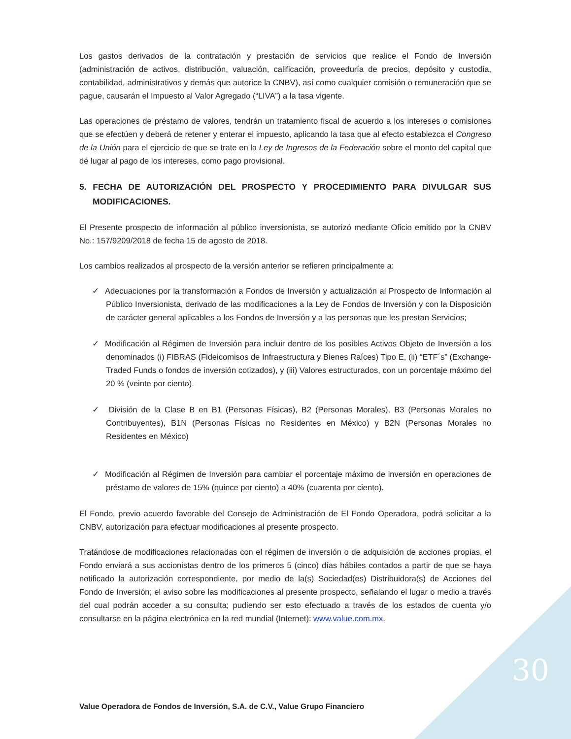Los gastos derivados de la contratación y prestación de servicios que realice el Fondo de Inversión (administración de activos, distribución, valuación, calificación, proveeduría de precios, depósito y custodia, contabilidad, administrativos y demás que autorice la CNBV), así como cualquier comisión o remuneración que se pague, causarán el Impuesto al Valor Agregado (“LIVA”) a la tasa vigente.
Las operaciones de préstamo de valores, tendrán un tratamiento fiscal de acuerdo a los intereses o comisiones que se efectúen y deberá de retener y enterar el impuesto, aplicando la tasa que al efecto establezca el Congreso de la Unión para el ejercicio de que se trate en la Ley de Ingresos de la Federación sobre el monto del capital que dé lugar al pago de los intereses, como pago provisional.
5. FECHA DE AUTORIZACIÓN DEL PROSPECTO Y PROCEDIMIENTO PARA DIVULGAR SUS MODIFICACIONES.
El Presente prospecto de información al público inversionista, se autorizó mediante Oficio emitido por la CNBV No.: 157/9209/2018 de fecha 15 de agosto de 2018.
Los cambios realizados al prospecto de la versión anterior se refieren principalmente a:
✓ Adecuaciones por la transformación a Fondos de Inversión y actualización al Prospecto de Información al Público Inversionista, derivado de las modificaciones a la Ley de Fondos de Inversión y con la Disposición de carácter general aplicables a los Fondos de Inversión y a las personas que les prestan Servicios;
✓ Modificación al Régimen de Inversión para incluir dentro de los posibles Activos Objeto de Inversión a los denominados (i) FIBRAS (Fideicomisos de Infraestructura y Bienes Raíces) Tipo E, (ii) “ETF´s” (Exchange-Traded Funds o fondos de inversión cotizados), y (iii) Valores estructurados, con un porcentaje máximo del 20 % (veinte por ciento).
✓ División de la Clase B en B1 (Personas Físicas), B2 (Personas Morales), B3 (Personas Morales no Contribuyentes), B1N (Personas Físicas no Residentes en México) y B2N (Personas Morales no Residentes en México)
✓ Modificación al Régimen de Inversión para cambiar el porcentaje máximo de inversión en operaciones de préstamo de valores de 15% (quince por ciento) a 40% (cuarenta por ciento).
El Fondo, previo acuerdo favorable del Consejo de Administración de El Fondo Operadora, podrá solicitar a la CNBV, autorización para efectuar modificaciones al presente prospecto.
Tratándose de modificaciones relacionadas con el régimen de inversión o de adquisición de acciones propias, el Fondo enviará a sus accionistas dentro de los primeros 5 (cinco) días hábiles contados a partir de que se haya notificado la autorización correspondiente, por medio de la(s) Sociedad(es) Distribuidora(s) de Acciones del Fondo de Inversión; el aviso sobre las modificaciones al presente prospecto, señalando el lugar o medio a través del cual podrán acceder a su consulta; pudiendo ser esto efectuado a través de los estados de cuenta y/o consultarse en la página electrónica en la red mundial (Internet): www.value.com.mx.
30
Value Operadora de Fondos de Inversión, S.A. de C.V., Value Grupo Financiero